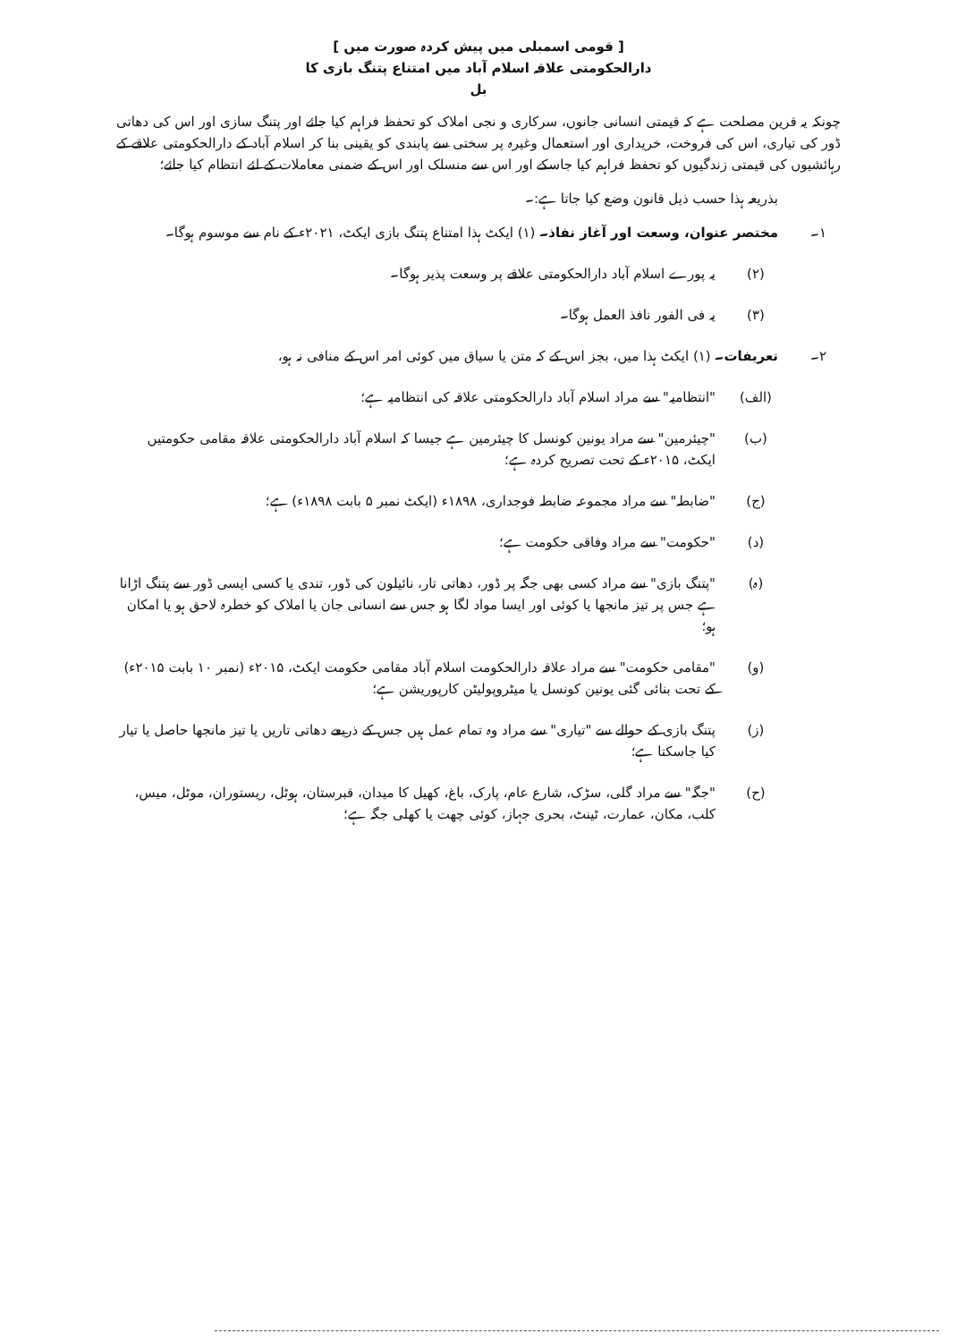[ قومی اسمبلی میں پیش کردہ صورت میں ]
دارالحکومتی علاقہ اسلام آباد میں امتناع پتنگ بازی کا
بل
چونکہ یہ قرین مصلحت ہے کہ قیمتی انسانی جانوں، سرکاری و نجی املاک کو تحفظ فراہم کیا جائے اور پتنگ سازی اور اس کی دھاتی ڈور کی تیاری، اس کی فروخت، خریداری اور استعمال وغیرہ پر سختی سے پابندی کو یقینی بنا کر اسلام آباد کے دارالحکومتی علاقے کے رہائشیوں کی قیمتی زندگیوں کو تحفظ فراہم کیا جاسکے اور اس سے منسلک اور اس کے ضمنی معاملات کے لئے انتظام کیا جائے؛
بذریعہ ہذا حسب ذیل قانون وضع کیا جاتا ہے:۔
۱۔ مختصر عنوان، وسعت اور آغاز نفاذ۔ (۱) ایکٹ ہذا امتناع پتنگ بازی ایکٹ، ۲۰۲۱ء کے نام سے موسوم ہوگا۔
(۲) یہ پورے اسلام آباد دارالحکومتی علاقے پر وسعت پذیر ہوگا۔
(۳) یہ فی الفور نافذ العمل ہوگا۔
۲۔ تعریفات۔ (۱) ایکٹ ہذا میں، بجز اس کے کہ متن یا سیاق میں کوئی امر اس کے منافی نہ ہو،
(الف) "انتظامیہ" سے مراد اسلام آباد دارالحکومتی علاقہ کی انتظامیہ ہے؛
(ب) "چیئرمین" سے مراد یونین کونسل کا چیئرمین ہے جیسا کہ اسلام آباد دارالحکومتی علاقہ مقامی حکومتیں ایکٹ، ۲۰۱۵ء کے تحت تصریح کردہ ہے؛
(ج) "ضابطہ" سے مراد مجموعہ ضابطہ فوجداری، ۱۸۹۸ء (ایکٹ نمبر ۵ بابت ۱۸۹۸ء) ہے؛
(د) "حکومت" سے مراد وفاقی حکومت ہے؛
(ہ) "پتنگ بازی" سے مراد کسی بھی جگہ پر ڈور، دھاتی تار، نائیلون کی ڈور، تندی یا کسی ایسی ڈور سے پتنگ اڑانا ہے جس پر تیز مانجھا یا کوئی اور ایسا مواد لگا ہو جس سے انسانی جان یا املاک کو خطرہ لاحق ہو یا امکان ہو؛
(و) "مقامی حکومت" سے مراد علاقہ دارالحکومت اسلام آباد مقامی حکومت ایکٹ، ۲۰۱۵ء (نمبر ۱۰ بابت ۲۰۱۵ء) کے تحت بنائی گئی یونین کونسل یا میٹروپولیٹن کارپوریشن ہے؛
(ز) پتنگ بازی کے حوالے سے "تیاری" سے مراد وہ تمام عمل ہیں جس کے ذریعے دھاتی تاریں یا تیز مانجھا حاصل یا تیار کیا جاسکتا ہے؛
(ح) "جگہ" سے مراد گلی، سڑک، شارع عام، پارک، باغ، کھیل کا میدان، قبرستان، ہوٹل، ریستوران، موٹل، میس، کلب، مکان، عمارت، ٹینٹ، بحری جہاز، کوئی چھت یا کھلی جگہ ہے؛